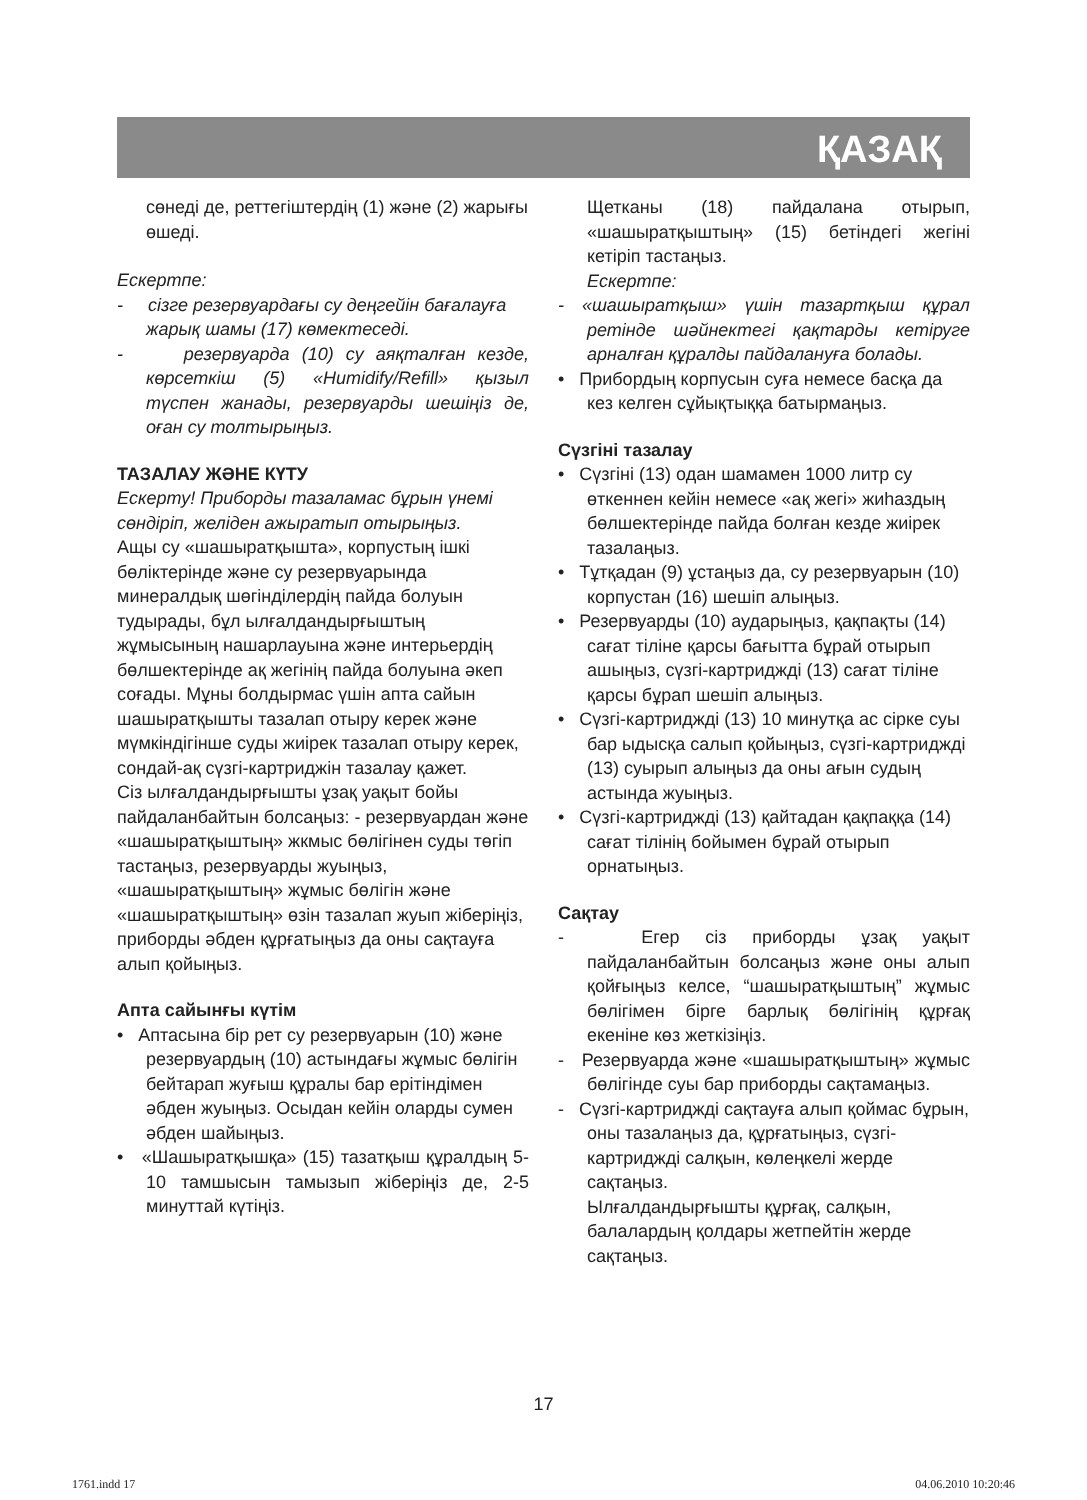ҚАЗАҚ
сөнеді де, реттегіштердің (1) және (2) жарығы өшеді.
Ескертпе:
- сізге резервуардағы су деңгейін бағалауға жарық шамы (17) көмектеседі.
- резервуарда (10) су аяқталған кезде, көрсеткіш (5) «Humidify/Refill» қызыл түспен жанады, резервуарды шешіңіз де, оған су толтырыңыз.
ТАЗАЛАУ ЖӘНЕ КҮТУ
Ескерту! Приборды тазаламас бұрын үнемі сөндіріп, желіден ажыратып отырыңыз.
Ащы су «шашыратқышта», корпустың ішкі бөліктерінде және су резервуарында минералдық шөгінділердің пайда болуын тудырады, бұл ылғалдандырғыштың жұмысының нашарлауына және интерьердің бөлшектерінде ақ жегінің пайда болуына әкеп соғады. Мұны болдырмас үшін апта сайын шашыратқышты тазалап отыру керек және мүмкіндігінше суды жиірек тазалап отыру керек, сондай-ақ сүзгі-картриджін тазалау қажет.
Сіз ылғалдандырғышты ұзақ уақыт бойы пайдаланбайтын болсаңыз: - резервуардан және «шашыратқыштың» жкмыс бөлігінен суды төгіп тастаңыз, резервуарды жуыңыз, «шашыратқыштың» жұмыс бөлігін және «шашыратқыштың» өзін тазалап жуып жіберіңіз, приборды әбден құрғатыңыз да оны сақтауға алып қойыңыз.
Апта сайынғы күтім
• Аптасына бір рет су резервуарын (10) және резервуардың (10) астындағы жұмыс бөлігін бейтарап жуғыш құралы бар ерітіндімен әбден жуыңыз. Осыдан кейін оларды сумен әбден шайыңыз.
• «Шашыратқышқа» (15) тазатқыш құралдың 5-10 тамшысын тамызып жіберіңіз де, 2-5 минуттай күтіңіз.
Щетканы (18) пайдалана отырып, «шашыратқыштың» (15) бетіндегі жегіні кетіріп тастаңыз.
Ескертпе:
- «шашыратқыш» үшін тазартқыш құрал ретінде шәйнектегі қақтарды кетіруге арналған құралды пайдалануға болады.
• Прибордың корпусын суға немесе басқа да кез келген сұйықтыққа батырмаңыз.
Сүзгіні тазалау
• Сүзгіні (13) одан шамамен 1000 литр су өткеннен кейін немесе «ақ жегі» жиһаздың бөлшектерінде пайда болған кезде жиірек тазалаңыз.
• Тұтқадан (9) ұстаңыз да, су резервуарын (10) корпустан (16) шешіп алыңыз.
• Резервуарды (10) аударыңыз, қақпақты (14) сағат тіліне қарсы бағытта бұрай отырып ашыңыз, сүзгі-картриджді (13) сағат тіліне қарсы бұрап шешіп алыңыз.
• Сүзгі-картриджді (13) 10 минутқа ас сірке суы бар ыдысқа салып қойыңыз, сүзгі-картриджді (13) суырып алыңыз да оны ағын судың астында жуыңыз.
• Сүзгі-картриджді (13) қайтадан қақпаққа (14) сағат тілінің бойымен бұрай отырып орнатыңыз.
Сақтау
- Егер сіз приборды ұзақ уақыт пайдаланбайтын болсаңыз және оны алып қойғыңыз келсе, “шашыратқыштың” жұмыс бөлігімен бірге барлық бөлігінің құрғақ екеніне көз жеткізіңіз.
- Резервуарда және «шашыратқыштың» жұмыс бөлігінде суы бар приборды сақтамаңыз.
- Сүзгі-картриджді сақтауға алып қоймас бұрын, оны тазалаңыз да, құрғатыңыз, сүзгі-картриджді салқын, көлеңкелі жерде сақтаңыз.
Ылғалдандырғышты құрғақ, салқын, балалардың қолдары жетпейтін жерде сақтаңыз.
17
1761.indd 17 04.06.2010 10:20:46